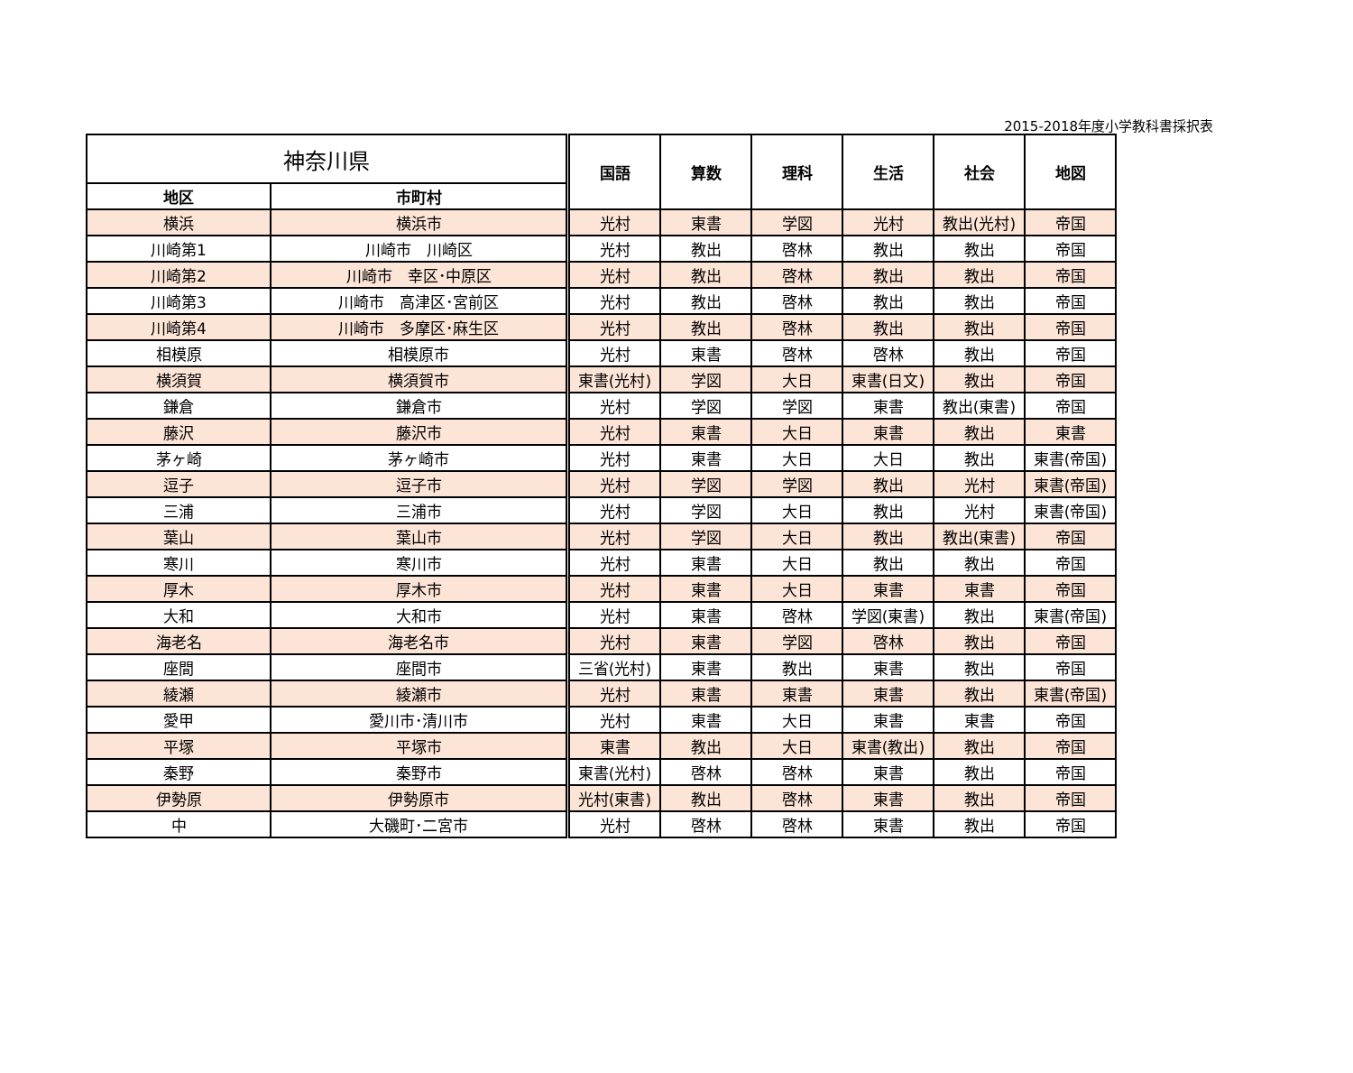2015-2018年度小学教科書採択表
| 神奈川県 | | 国語 | 算数 | 理科 | 生活 | 社会 | 地図 |
| --- | --- | --- | --- | --- | --- | --- | --- |
| 地区 | 市町村 | | | | | | |
| 横浜 | 横浜市 | 光村 | 東書 | 学図 | 光村 | 教出(光村) | 帝国 |
| 川崎第1 | 川崎市 川崎区 | 光村 | 教出 | 啓林 | 教出 | 教出 | 帝国 |
| 川崎第2 | 川崎市 幸区･中原区 | 光村 | 教出 | 啓林 | 教出 | 教出 | 帝国 |
| 川崎第3 | 川崎市 高津区･宮前区 | 光村 | 教出 | 啓林 | 教出 | 教出 | 帝国 |
| 川崎第4 | 川崎市 多摩区･麻生区 | 光村 | 教出 | 啓林 | 教出 | 教出 | 帝国 |
| 相模原 | 相模原市 | 光村 | 東書 | 啓林 | 啓林 | 教出 | 帝国 |
| 横須賀 | 横須賀市 | 東書(光村) | 学図 | 大日 | 東書(日文) | 教出 | 帝国 |
| 鎌倉 | 鎌倉市 | 光村 | 学図 | 学図 | 東書 | 教出(東書) | 帝国 |
| 藤沢 | 藤沢市 | 光村 | 東書 | 大日 | 東書 | 教出 | 東書 |
| 茅ヶ崎 | 茅ヶ崎市 | 光村 | 東書 | 大日 | 大日 | 教出 | 東書(帝国) |
| 逗子 | 逗子市 | 光村 | 学図 | 学図 | 教出 | 光村 | 東書(帝国) |
| 三浦 | 三浦市 | 光村 | 学図 | 大日 | 教出 | 光村 | 東書(帝国) |
| 葉山 | 葉山市 | 光村 | 学図 | 大日 | 教出 | 教出(東書) | 帝国 |
| 寒川 | 寒川市 | 光村 | 東書 | 大日 | 教出 | 教出 | 帝国 |
| 厚木 | 厚木市 | 光村 | 東書 | 大日 | 東書 | 東書 | 帝国 |
| 大和 | 大和市 | 光村 | 東書 | 啓林 | 学図(東書) | 教出 | 東書(帝国) |
| 海老名 | 海老名市 | 光村 | 東書 | 学図 | 啓林 | 教出 | 帝国 |
| 座間 | 座間市 | 三省(光村) | 東書 | 教出 | 東書 | 教出 | 帝国 |
| 綾瀬 | 綾瀬市 | 光村 | 東書 | 東書 | 東書 | 教出 | 東書(帝国) |
| 愛甲 | 愛川市･清川市 | 光村 | 東書 | 大日 | 東書 | 東書 | 帝国 |
| 平塚 | 平塚市 | 東書 | 教出 | 大日 | 東書(教出) | 教出 | 帝国 |
| 秦野 | 秦野市 | 東書(光村) | 啓林 | 啓林 | 東書 | 教出 | 帝国 |
| 伊勢原 | 伊勢原市 | 光村(東書) | 教出 | 啓林 | 東書 | 教出 | 帝国 |
| 中 | 大磯町･二宮市 | 光村 | 啓林 | 啓林 | 東書 | 教出 | 帝国 |